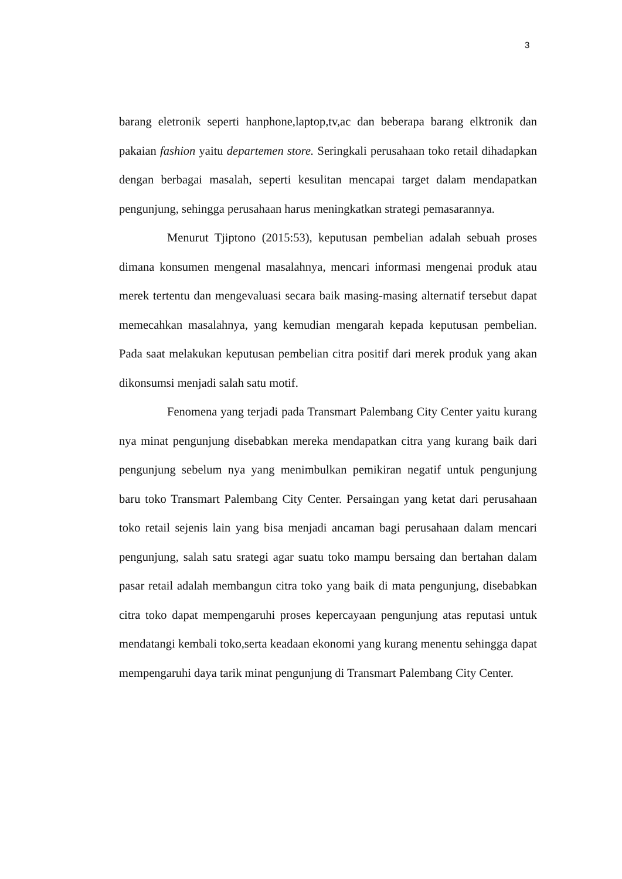3
barang eletronik seperti hanphone,laptop,tv,ac dan beberapa barang elktronik dan pakaian fashion yaitu departemen store. Seringkali perusahaan toko retail dihadapkan dengan berbagai masalah, seperti kesulitan mencapai target dalam mendapatkan pengunjung, sehingga perusahaan harus meningkatkan strategi pemasarannya.
Menurut Tjiptono (2015:53), keputusan pembelian adalah sebuah proses dimana konsumen mengenal masalahnya, mencari informasi mengenai produk atau merek tertentu dan mengevaluasi secara baik masing-masing alternatif tersebut dapat memecahkan masalahnya, yang kemudian mengarah kepada keputusan pembelian. Pada saat melakukan keputusan pembelian citra positif dari merek produk yang akan dikonsumsi menjadi salah satu motif.
Fenomena yang terjadi pada Transmart Palembang City Center yaitu kurang nya minat pengunjung disebabkan mereka mendapatkan citra yang kurang baik dari pengunjung sebelum nya yang menimbulkan pemikiran negatif untuk pengunjung baru toko Transmart Palembang City Center. Persaingan yang ketat dari perusahaan toko retail sejenis lain yang bisa menjadi ancaman bagi perusahaan dalam mencari pengunjung, salah satu srategi agar suatu toko mampu bersaing dan bertahan dalam pasar retail adalah membangun citra toko yang baik di mata pengunjung, disebabkan citra toko dapat mempengaruhi proses kepercayaan pengunjung atas reputasi untuk mendatangi kembali toko,serta keadaan ekonomi yang kurang menentu sehingga dapat mempengaruhi daya tarik minat pengunjung di Transmart Palembang City Center.